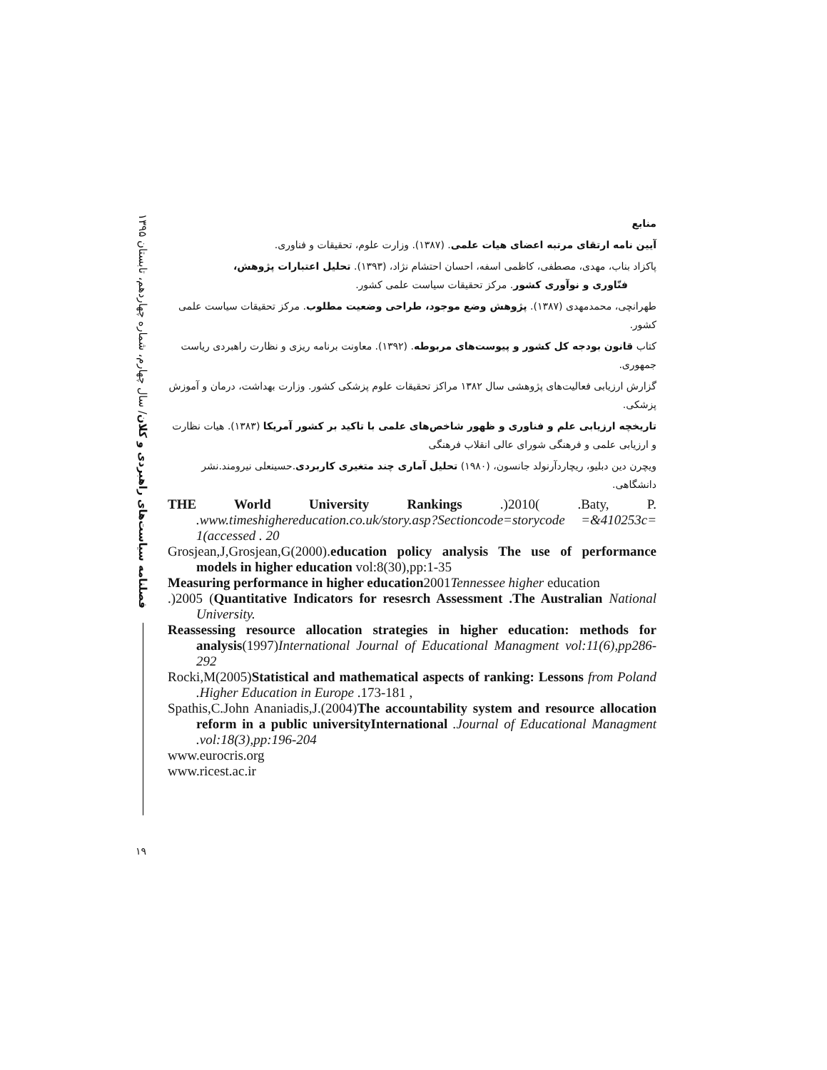فصلنامه سیاست‌های راهبردی و کلان/ سال چهارم، شماره چهاردهم، تابستان ۱۳۹۵
۱۹
منابع
آیین نامه ارتقای مرتبه اعضای هیات علمی. (۱۳۸۷). وزارت علوم، تحقیقات و فناوری.
پاکزاد بناب، مهدی، مصطفی، کاظمی اسفه، احسان احتشام نژاد، (۱۳۹۳). تحلیل اعتبارات پژوهش،
فنّاوری و نوآوری کشور. مرکز تحقیقات سیاست علمی کشور.
طهرانچی، محمدمهدی (۱۳۸۷). پژوهش وضع موجود، طراحی وضعیت مطلوب. مرکز تحقیقات سیاست علمی کشور.
کتاب قانون بودجه کل کشور و پیوست‌های مربوطه. (۱۳۹۲). معاونت برنامه ریزی و نظارت راهبردی ریاست جمهوری.
گزارش ارزیابی فعالیت‌های پژوهشی سال ۱۳۸۲ مراکز تحقیقات علوم پزشکی کشور. وزارت بهداشت، درمان و آموزش پزشکی.
تاریخچه ارزیابی علم و فناوری و ظهور شاخص‌های علمی با تاکید بر کشور آمریکا (۱۳۸۳). هیات نظارت و ارزیابی علمی و فرهنگی شورای عالی انقلاب فرهنگی
ویچرن دین دبلیو، ریچاردآرنولد جانسون، (۱۹۸۰) تحلیل آماری چند متغیری کاربردی.حسینعلی نیرومند.نشر دانشگاهی.
THE World University Rankings .)2010( .Baty, P. .www.timeshighereducation.co.uk/story.asp?Sectioncode=storycode =&410253c= 1(accessed . 20
Grosjean,J,Grosjean,G(2000).education policy analysis The use of performance models in higher education vol:8(30),pp:1-35
Measuring performance in higher education2001Tennessee higher education
.)2005 (Quantitative Indicators for resesrch Assessment .The Australian National University.
Reassessing resource allocation strategies in higher education: methods for analysis(1997)International Journal of Educational Managment vol:11(6),pp286-292
Rocki,M(2005)Statistical and mathematical aspects of ranking: Lessons from Poland .Higher Education in Europe .173-181 ,
Spathis,C.John Ananiadis,J.(2004)The accountability system and resource allocation reform in a public universityInternational .Journal of Educational Managment .vol:18(3),pp:196-204
www.eurocris.org
www.ricest.ac.ir